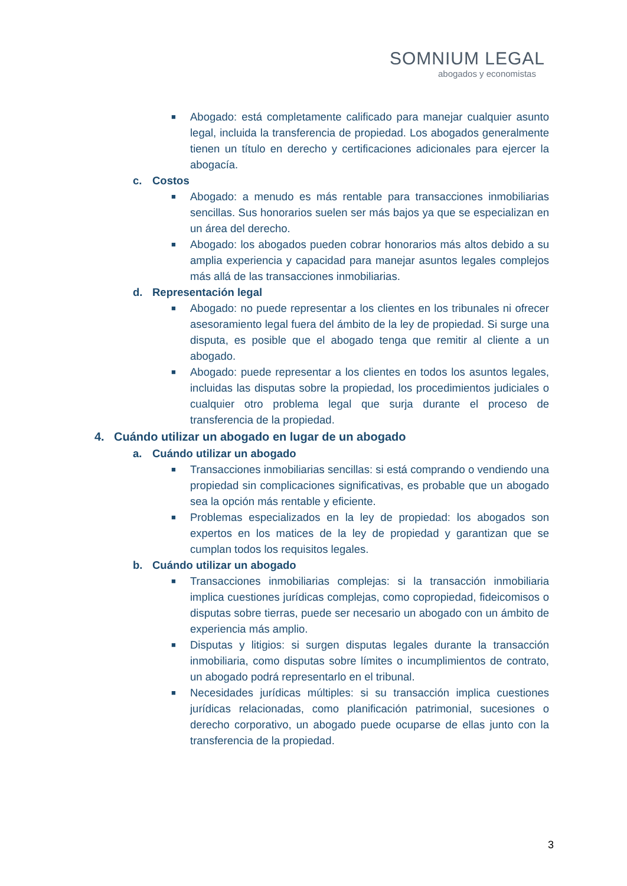SOMNIUM LEGAL
abogados y economistas
■
Abogado: está completamente calificado para manejar cualquier asunto legal, incluida la transferencia de propiedad. Los abogados generalmente tienen un título en derecho y certificaciones adicionales para ejercer la abogacía.
c. Costos
■
Abogado: a menudo es más rentable para transacciones inmobiliarias sencillas. Sus honorarios suelen ser más bajos ya que se especializan en un área del derecho.
■
Abogado: los abogados pueden cobrar honorarios más altos debido a su amplia experiencia y capacidad para manejar asuntos legales complejos más allá de las transacciones inmobiliarias.
d. Representación legal
■
Abogado: no puede representar a los clientes en los tribunales ni ofrecer asesoramiento legal fuera del ámbito de la ley de propiedad. Si surge una disputa, es posible que el abogado tenga que remitir al cliente a un abogado.
■
Abogado: puede representar a los clientes en todos los asuntos legales, incluidas las disputas sobre la propiedad, los procedimientos judiciales o cualquier otro problema legal que surja durante el proceso de transferencia de la propiedad.
4. Cuándo utilizar un abogado en lugar de un abogado
a. Cuándo utilizar un abogado
■
Transacciones inmobiliarias sencillas: si está comprando o vendiendo una propiedad sin complicaciones significativas, es probable que un abogado sea la opción más rentable y eficiente.
■
Problemas especializados en la ley de propiedad: los abogados son expertos en los matices de la ley de propiedad y garantizan que se cumplan todos los requisitos legales.
b. Cuándo utilizar un abogado
■
Transacciones inmobiliarias complejas: si la transacción inmobiliaria implica cuestiones jurídicas complejas, como copropiedad, fideicomisos o disputas sobre tierras, puede ser necesario un abogado con un ámbito de experiencia más amplio.
■
Disputas y litigios: si surgen disputas legales durante la transacción inmobiliaria, como disputas sobre límites o incumplimientos de contrato, un abogado podrá representarlo en el tribunal.
■
Necesidades jurídicas múltiples: si su transacción implica cuestiones jurídicas relacionadas, como planificación patrimonial, sucesiones o derecho corporativo, un abogado puede ocuparse de ellas junto con la transferencia de la propiedad.
3